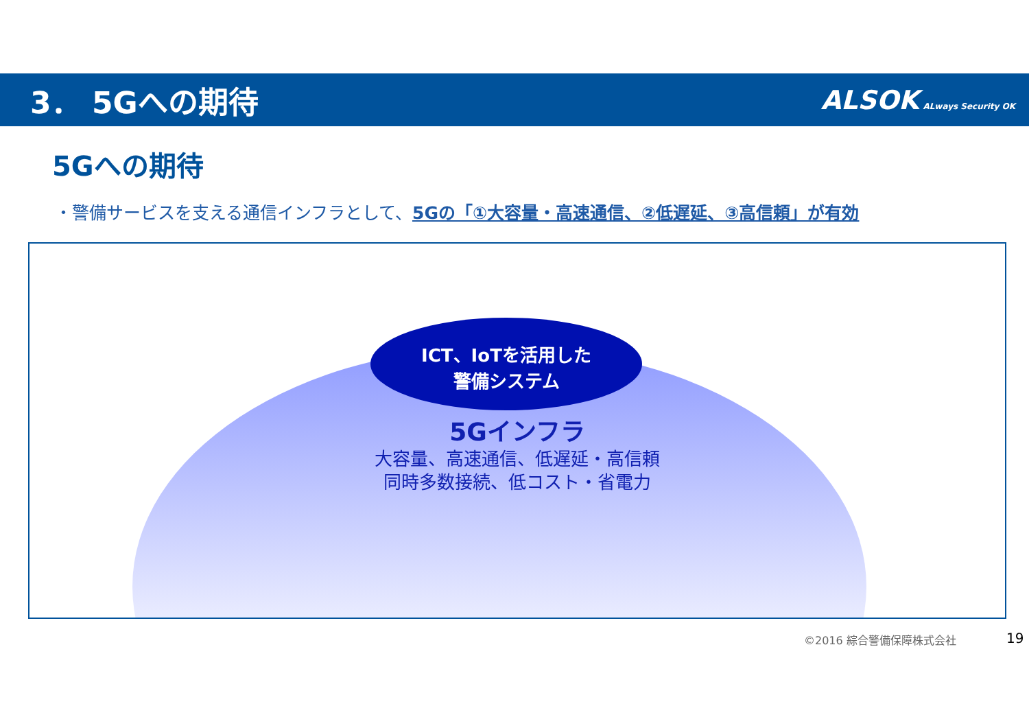3． 5Gへの期待
ALSOK ALways Security OK
5Gへの期待
・警備サービスを支える通信インフラとして、5Gの「①大容量・高速通信、②低遅延、③高信頼」が有効
ICT、IoTを活用した
警備システム
5Gインフラ
大容量、高速通信、低遅延・高信頼
同時多数接続、低コスト・省電力
©2016 綜合警備保障株式会社 19